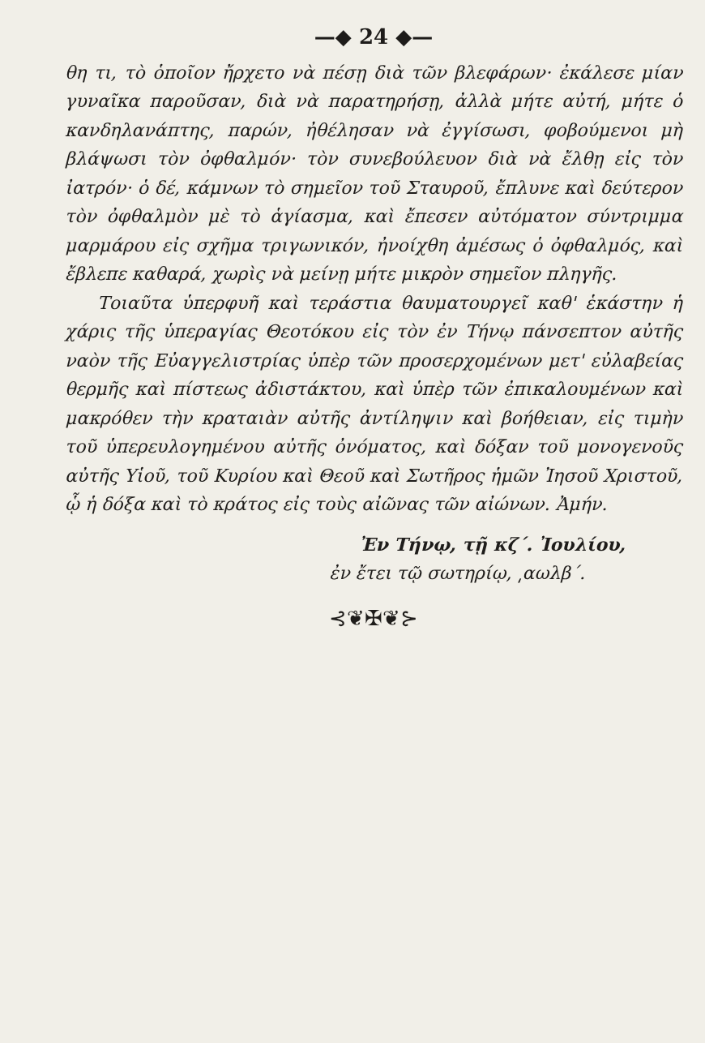—◆ 24 ◆—
θη τι, τὸ ὁποῖον ἤρχετο νὰ πέσῃ διὰ τῶν βλεφάρων· ἐκάλεσε μίαν γυναῖκα παροῦσαν, διὰ νὰ παρατηρήσῃ, ἀλλὰ μήτε αὐτή, μήτε ὁ κανδηλανάπτης, παρών, ἠθέλησαν νὰ ἐγγίσωσι, φοβούμενοι μὴ βλάψωσι τὸν ὀφθαλμόν· τὸν συνεβούλευον διὰ νὰ ἔλθῃ εἰς τὸν ἰατρόν· ὁ δέ, κάμνων τὸ σημεῖον τοῦ Σταυροῦ, ἔπλυνε καὶ δεύτερον τὸν ὀφθαλμὸν μὲ τὸ ἁγίασμα, καὶ ἔπεσεν αὐτόματον σύντριμμα μαρμάρου εἰς σχῆμα τριγωνικόν, ἠνοίχθη ἀμέσως ὁ ὀφθαλμός, καὶ ἔβλεπε καθαρά, χωρὶς νὰ μείνῃ μήτε μικρὸν σημεῖον πληγῆς.
Τοιαῦτα ὑπερφυῆ καὶ τεράστια θαυματουργεῖ καθ' ἑκάστην ἡ χάρις τῆς ὑπεραγίας Θεοτόκου εἰς τὸν ἐν Τήνῳ πάνσεπτον αὐτῆς ναὸν τῆς Εὐαγγελιστρίας ὑπὲρ τῶν προσερχομένων μετ' εὐλαβείας θερμῆς καὶ πίστεως ἀδιστάκτου, καὶ ὑπὲρ τῶν ἐπικαλουμένων καὶ μακρόθεν τὴν κραταιὰν αὐτῆς ἀντίληψιν καὶ βοήθειαν, εἰς τιμὴν τοῦ ὑπερευλογημένου αὐτῆς ὀνόματος, καὶ δόξαν τοῦ μονογενοῦς αὐτῆς Υἱοῦ, τοῦ Κυρίου καὶ Θεοῦ καὶ Σωτῆρος ἡμῶν Ἰησοῦ Χριστοῦ, ᾧ ἡ δόξα καὶ τὸ κράτος εἰς τοὺς αἰῶνας τῶν αἰώνων. Ἀμήν.
Ἐν Τήνῳ, τῇ κζ΄. Ἰουλίου,
ἐν ἔτει τῷ σωτηρίῳ, ͵αωλβ΄.
⊰❦✠❦⊱